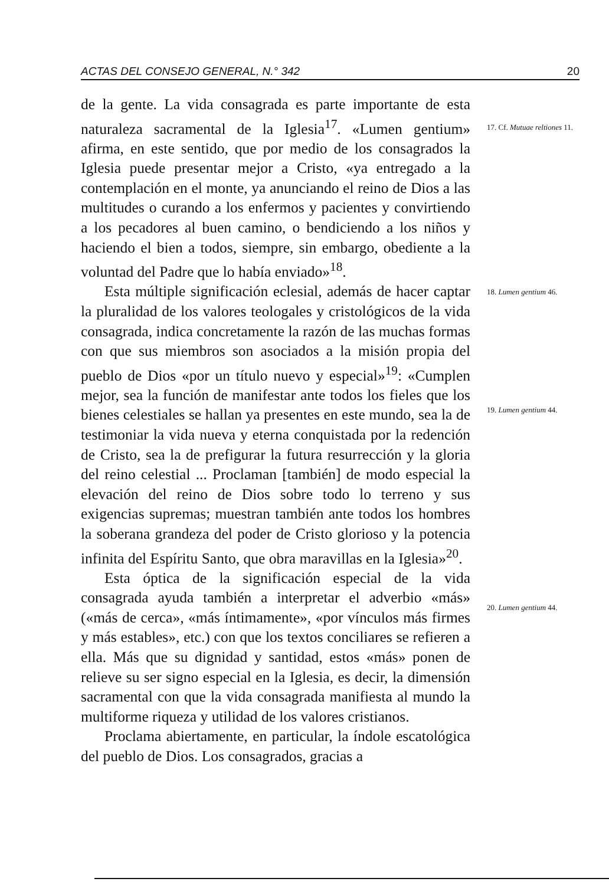ACTAS DEL CONSEJO GENERAL, N.° 342 20
de la gente. La vida consagrada es parte importante de esta naturaleza sacramental de la Iglesia<sup>17</sup>. «Lumen gentium» afirma, en este sentido, que por medio de los consagrados la Iglesia puede presentar mejor a Cristo, «ya entregado a la contemplación en el monte, ya anunciando el reino de Dios a las multitudes o curando a los enfermos y pacientes y convirtiendo a los pecadores al buen camino, o bendiciendo a los niños y haciendo el bien a todos, siempre, sin embargo, obediente a la voluntad del Padre que lo había enviado»<sup>18</sup>.
Esta múltiple significación eclesial, además de hacer captar la pluralidad de los valores teologales y cristológicos de la vida consagrada, indica concretamente la razón de las muchas formas con que sus miembros son asociados a la misión propia del pueblo de Dios «por un título nuevo y especial»<sup>19</sup>: «Cumplen mejor, sea la función de manifestar ante todos los fieles que los bienes celestiales se hallan ya presentes en este mundo, sea la de testimoniar la vida nueva y eterna conquistada por la redención de Cristo, sea la de prefigurar la futura resurrección y la gloria del reino celestial ... Proclaman [también] de modo especial la elevación del reino de Dios sobre todo lo terreno y sus exigencias supremas; muestran también ante todos los hombres la soberana grandeza del poder de Cristo glorioso y la potencia infinita del Espíritu Santo, que obra maravillas en la Iglesia»<sup>20</sup>.
Esta óptica de la significación especial de la vida consagrada ayuda también a interpretar el adverbio «más» («más de cerca», «más íntimamente», «por vínculos más firmes y más estables», etc.) con que los textos conciliares se refieren a ella. Más que su dignidad y santidad, estos «más» ponen de relieve su ser signo especial en la Iglesia, es decir, la dimensión sacramental con que la vida consagrada manifiesta al mundo la multiforme riqueza y utilidad de los valores cristianos.
Proclama abiertamente, en particular, la índole escatológica del pueblo de Dios. Los consagrados, gracias a
17. Cf. Mutuae reltiones 11.
18. Lumen gentium 46.
19. Lumen gentium 44.
20. Lumen gentium 44.